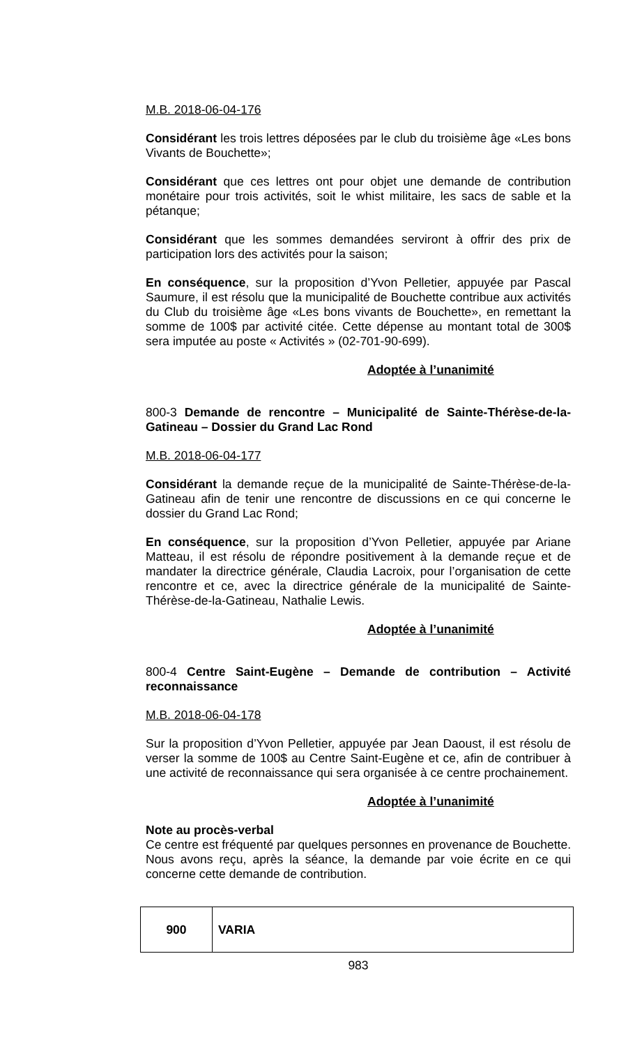M.B. 2018-06-04-176
Considérant les trois lettres déposées par le club du troisième âge «Les bons Vivants de Bouchette»;
Considérant que ces lettres ont pour objet une demande de contribution monétaire pour trois activités, soit le whist militaire, les sacs de sable et la pétanque;
Considérant que les sommes demandées serviront à offrir des prix de participation lors des activités pour la saison;
En conséquence, sur la proposition d’Yvon Pelletier, appuyée par Pascal Saumure, il est résolu que la municipalité de Bouchette contribue aux activités du Club du troisième âge «Les bons vivants de Bouchette», en remettant la somme de 100$ par activité citée. Cette dépense au montant total de 300$ sera imputée au poste « Activités » (02-701-90-699).
Adoptée à l’unanimité
800-3 Demande de rencontre – Municipalité de Sainte-Thérèse-de-la-Gatineau – Dossier du Grand Lac Rond
M.B. 2018-06-04-177
Considérant la demande reçue de la municipalité de Sainte-Thérèse-de-la-Gatineau afin de tenir une rencontre de discussions en ce qui concerne le dossier du Grand Lac Rond;
En conséquence, sur la proposition d’Yvon Pelletier, appuyée par Ariane Matteau, il est résolu de répondre positivement à la demande reçue et de mandater la directrice générale, Claudia Lacroix, pour l’organisation de cette rencontre et ce, avec la directrice générale de la municipalité de Sainte-Thérèse-de-la-Gatineau, Nathalie Lewis.
Adoptée à l’unanimité
800-4 Centre Saint-Eugène – Demande de contribution – Activité reconnaissance
M.B. 2018-06-04-178
Sur la proposition d’Yvon Pelletier, appuyée par Jean Daoust, il est résolu de verser la somme de 100$ au Centre Saint-Eugène et ce, afin de contribuer à une activité de reconnaissance qui sera organisée à ce centre prochainement.
Adoptée à l’unanimité
Note au procès-verbal
Ce centre est fréquenté par quelques personnes en provenance de Bouchette. Nous avons reçu, après la séance, la demande par voie écrite en ce qui concerne cette demande de contribution.
| 900 | VARIA |
983